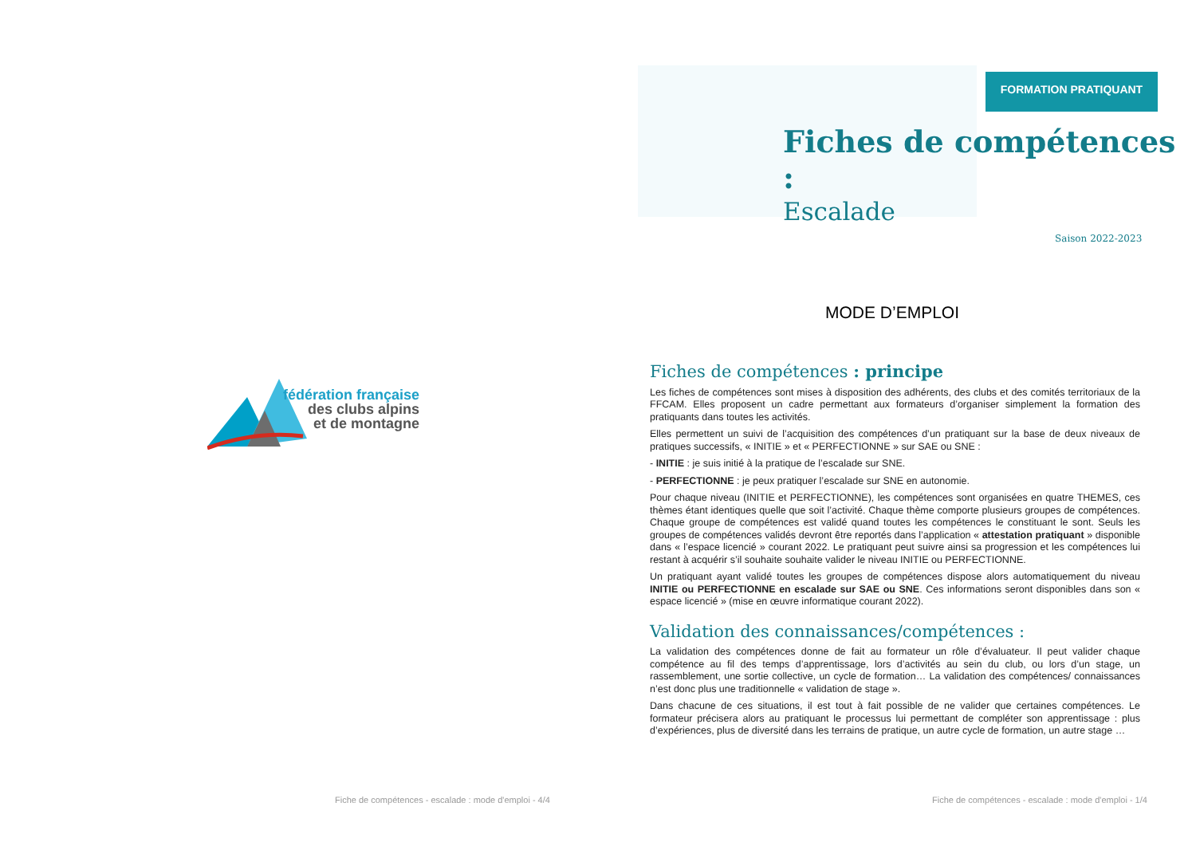fédération française
des clubs alpins
et de montagne
Fiche de compétences - escalade : mode d'emploi - 4/4
FORMATION PRATIQUANT
Fiches de compétences :
Escalade
Saison 2022-2023
MODE D’EMPLOI
Fiches de compétences : principe
Les fiches de compétences sont mises à disposition des adhérents, des clubs et des comités territoriaux de la FFCAM. Elles proposent un cadre permettant aux formateurs d’organiser simplement la formation des pratiquants dans toutes les activités.
Elles permettent un suivi de l’acquisition des compétences d’un pratiquant sur la base de deux niveaux de pratiques successifs, « INITIE » et « PERFECTIONNE » sur SAE ou SNE :
- INITIE : je suis initié à la pratique de l’escalade sur SNE.
- PERFECTIONNE : je peux pratiquer l’escalade sur SNE en autonomie.
Pour chaque niveau (INITIE et PERFECTIONNE), les compétences sont organisées en quatre THEMES, ces thèmes étant identiques quelle que soit l’activité. Chaque thème comporte plusieurs groupes de compétences. Chaque groupe de compétences est validé quand toutes les compétences le constituant le sont. Seuls les groupes de compétences validés devront être reportés dans l’application « attestation pratiquant » disponible dans « l’espace licencié » courant 2022. Le pratiquant peut suivre ainsi sa progression et les compétences lui restant à acquérir s’il souhaite souhaite valider le niveau INITIE ou PERFECTIONNE.
Un pratiquant ayant validé toutes les groupes de compétences dispose alors automatiquement du niveau INITIE ou PERFECTIONNE en escalade sur SAE ou SNE. Ces informations seront disponibles dans son « espace licencié » (mise en œuvre informatique courant 2022).
Validation des connaissances/compétences :
La validation des compétences donne de fait au formateur un rôle d’évaluateur. Il peut valider chaque compétence au fil des temps d’apprentissage, lors d’activités au sein du club, ou lors d’un stage, un rassemblement, une sortie collective, un cycle de formation… La validation des compétences/ connaissances n’est donc plus une traditionnelle « validation de stage ».
Dans chacune de ces situations, il est tout à fait possible de ne valider que certaines compétences. Le formateur précisera alors au pratiquant le processus lui permettant de compléter son apprentissage : plus d’expériences, plus de diversité dans les terrains de pratique, un autre cycle de formation, un autre stage …
Fiche de compétences - escalade : mode d'emploi - 1/4